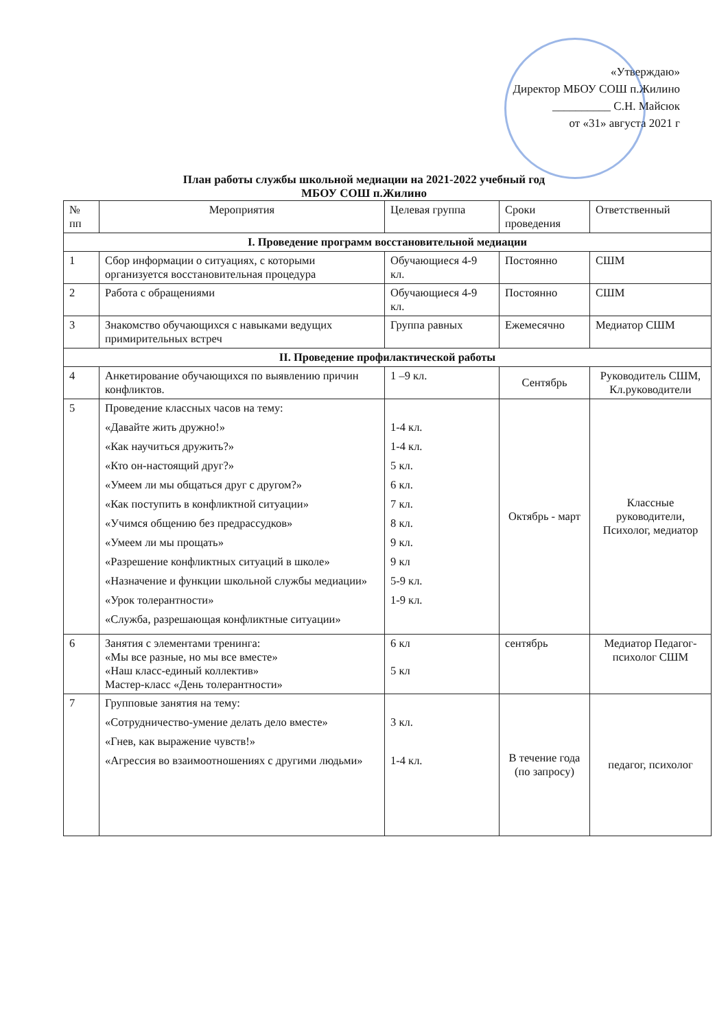«Утверждаю»
Директор МБОУ СОШ п.Жилино
__________ С.Н. Майсюк
от «31» августа 2021 г
План работы службы школьной медиации на 2021-2022 учебный год
МБОУ СОШ п.Жилино
| № пп | Мероприятия | Целевая группа | Сроки проведения | Ответственный |
| --- | --- | --- | --- | --- |
| I. Проведение программ восстановительной медиации | | | | |
| 1 | Сбор информации о ситуациях, с которыми организуется восстановительная процедура | Обучающиеся 4-9 кл. | Постоянно | СШМ |
| 2 | Работа с обращениями | Обучающиеся 4-9 кл. | Постоянно | СШМ |
| 3 | Знакомство обучающихся с навыками ведущих примирительных встреч | Группа равных | Ежемесячно | Медиатор СШМ |
| II. Проведение профилактической работы | | | | |
| 4 | Анкетирование обучающихся по выявлению причин конфликтов. | 1 –9 кл. | Сентябрь | Руководитель СШМ, Кл.руководители |
| 5 | Проведение классных часов на тему: «Давайте жить дружно!» «Как научиться дружить?» «Кто он-настоящий друг?» «Умеем ли мы общаться друг с другом?» «Как поступить в конфликтной ситуации» «Учимся общению без предрассудков» «Умеем ли мы прощать» «Разрешение конфликтных ситуаций в школе» «Назначение и функции школьной службы медиации» «Урок толерантности» «Служба, разрешающая конфликтные ситуации» | 1-4 кл. 1-4 кл. 5 кл. 6 кл. 7 кл. 8 кл. 9 кл. 9 кл 5-9 кл. 1-9 кл. | Октябрь - март | Классные руководители, Психолог, медиатор |
| 6 | Занятия с элементами тренинга: «Мы все разные, но мы все вместе» «Наш класс-единый коллектив» Мастер-класс «День толерантности» | 6 кл 5 кл | сентябрь | Медиатор Педагог-психолог СШМ |
| 7 | Групповые занятия на тему: «Сотрудничество-умение делать дело вместе» «Гнев, как выражение чувств!» «Агрессия во взаимоотношениях с другими людьми» | 3 кл. 1-4 кл. | В течение года (по запросу) | педагог, психолог |